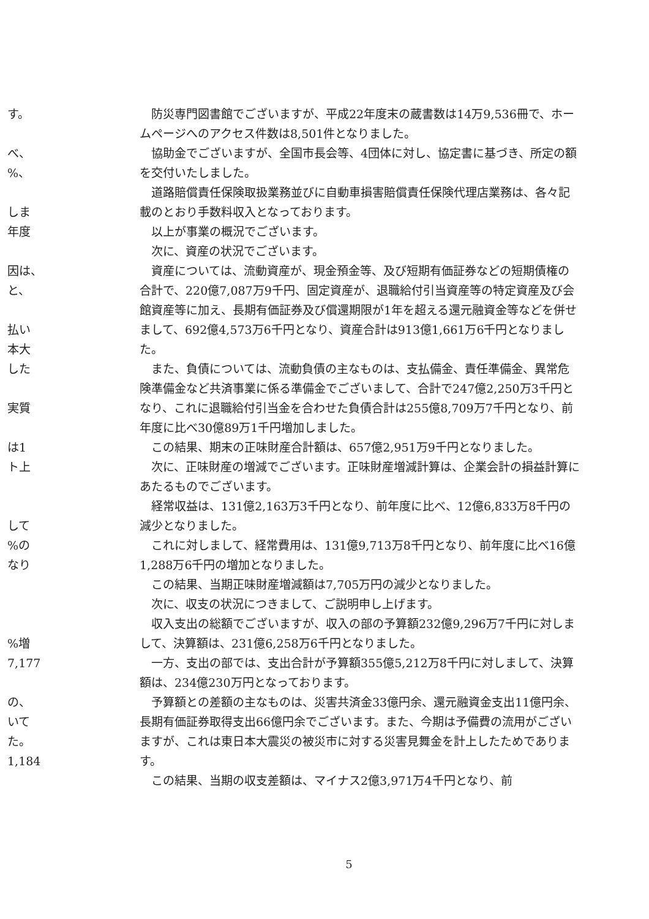す。
べ、
%、
しま
年度
因は、
と、
払い
本大
した
実質
は1
ト上
して
%の
なり
%増
7,177
の、
いて
た。
1,184
防災専門図書館でございますが、平成22年度末の蔵書数は14万9,536冊で、ホームページへのアクセス件数は8,501件となりました。
協助金でございますが、全国市長会等、4団体に対し、協定書に基づき、所定の額を交付いたしました。
道路賠償責任保険取扱業務並びに自動車損害賠償責任保険代理店業務は、各々記載のとおり手数料収入となっております。
以上が事業の概況でございます。
次に、資産の状況でございます。
資産については、流動資産が、現金預金等、及び短期有価証券などの短期債権の合計で、220億7,087万9千円、固定資産が、退職給付引当資産等の特定資産及び会館資産等に加え、長期有価証券及び償還期限が1年を超える還元融資金等などを併せまして、692億4,573万6千円となり、資産合計は913億1,661万6千円となりました。
また、負債については、流動負債の主なものは、支払備金、責任準備金、異常危険準備金など共済事業に係る準備金でございまして、合計で247億2,250万3千円となり、これに退職給付引当金を合わせた負債合計は255億8,709万7千円となり、前年度に比べ30億89万1千円増加しました。
この結果、期末の正味財産合計額は、657億2,951万9千円となりました。
次に、正味財産の増減でございます。正味財産増減計算は、企業会計の損益計算にあたるものでございます。
経常収益は、131億2,163万3千円となり、前年度に比べ、12億6,833万8千円の減少となりました。
これに対しまして、経常費用は、131億9,713万8千円となり、前年度に比べ16億1,288万6千円の増加となりました。
この結果、当期正味財産増減額は7,705万円の減少となりました。
次に、収支の状況につきまして、ご説明申し上げます。
収入支出の総額でございますが、収入の部の予算額232億9,296万7千円に対しまして、決算額は、231億6,258万6千円となりました。
一方、支出の部では、支出合計が予算額355億5,212万8千円に対しまして、決算額は、234億230万円となっております。
予算額との差額の主なものは、災害共済金33億円余、還元融資金支出11億円余、長期有価証券取得支出66億円余でございます。また、今期は予備費の流用がございますが、これは東日本大震災の被災市に対する災害見舞金を計上したためであります。
この結果、当期の収支差額は、マイナス2億3,971万4千円となり、前
5